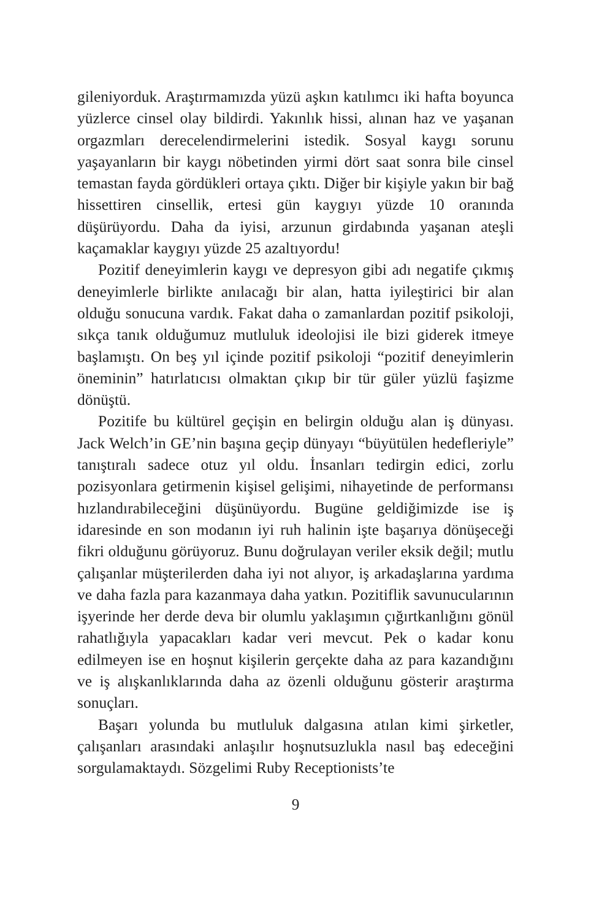gileniyorduk. Araştırmamızda yüzü aşkın katılımcı iki hafta boyunca yüzlerce cinsel olay bildirdi. Yakınlık hissi, alınan haz ve yaşanan orgazmları derecelendirmelerini istedik. Sosyal kaygı sorunu yaşayanların bir kaygı nöbetinden yirmi dört saat sonra bile cinsel temastan fayda gördükleri ortaya çıktı. Diğer bir kişiyle yakın bir bağ hissettiren cinsellik, ertesi gün kaygıyı yüzde 10 oranında düşürüyordu. Daha da iyisi, arzunun girdabında yaşanan ateşli kaçamaklar kaygıyı yüzde 25 azaltıyordu!
Pozitif deneyimlerin kaygı ve depresyon gibi adı negatife çıkmış deneyimlerle birlikte anılacağı bir alan, hatta iyileştirici bir alan olduğu sonucuna vardık. Fakat daha o zamanlardan pozitif psikoloji, sıkça tanık olduğumuz mutluluk ideolojisi ile bizi giderek itmeye başlamıştı. On beş yıl içinde pozitif psikoloji “pozitif deneyimlerin öneminin” hatırlatıcısı olmaktan çıkıp bir tür güler yüzlü faşizme dönüştü.
Pozitife bu kültürel geçişin en belirgin olduğu alan iş dünyası. Jack Welch’in GE’nin başına geçip dünyayı “büyütülen hedefleriyle” tanıştıralı sadece otuz yıl oldu. İnsanları tedirgin edici, zorlu pozisyonlara getirmenin kişisel gelişimi, nihayetinde de performansı hızlandırabileceğini düşünüyordu. Bugüne geldiğimizde ise iş idaresinde en son modanın iyi ruh halinin işte başarıya dönüşeceği fikri olduğunu görüyoruz. Bunu doğrulayan veriler eksik değil; mutlu çalışanlar müşterilerden daha iyi not alıyor, iş arkadaşlarına yardıma ve daha fazla para kazanmaya daha yatkın. Pozitiflik savunucularının işyerinde her derde deva bir olumlu yaklaşımın çığırtkanlığını gönül rahatlığıyla yapacakları kadar veri mevcut. Pek o kadar konu edilmeyen ise en hoşnut kişilerin gerçekte daha az para kazandığını ve iş alışkanlıklarında daha az özenli olduğunu gösterir araştırma sonuçları.
Başarı yolunda bu mutluluk dalgasına atılan kimi şirketler, çalışanları arasındaki anlaşılır hoşnutsuzlukla nasıl baş edeceğini sorgulamaktaydı. Sözgelimi Ruby Receptionists’te
9